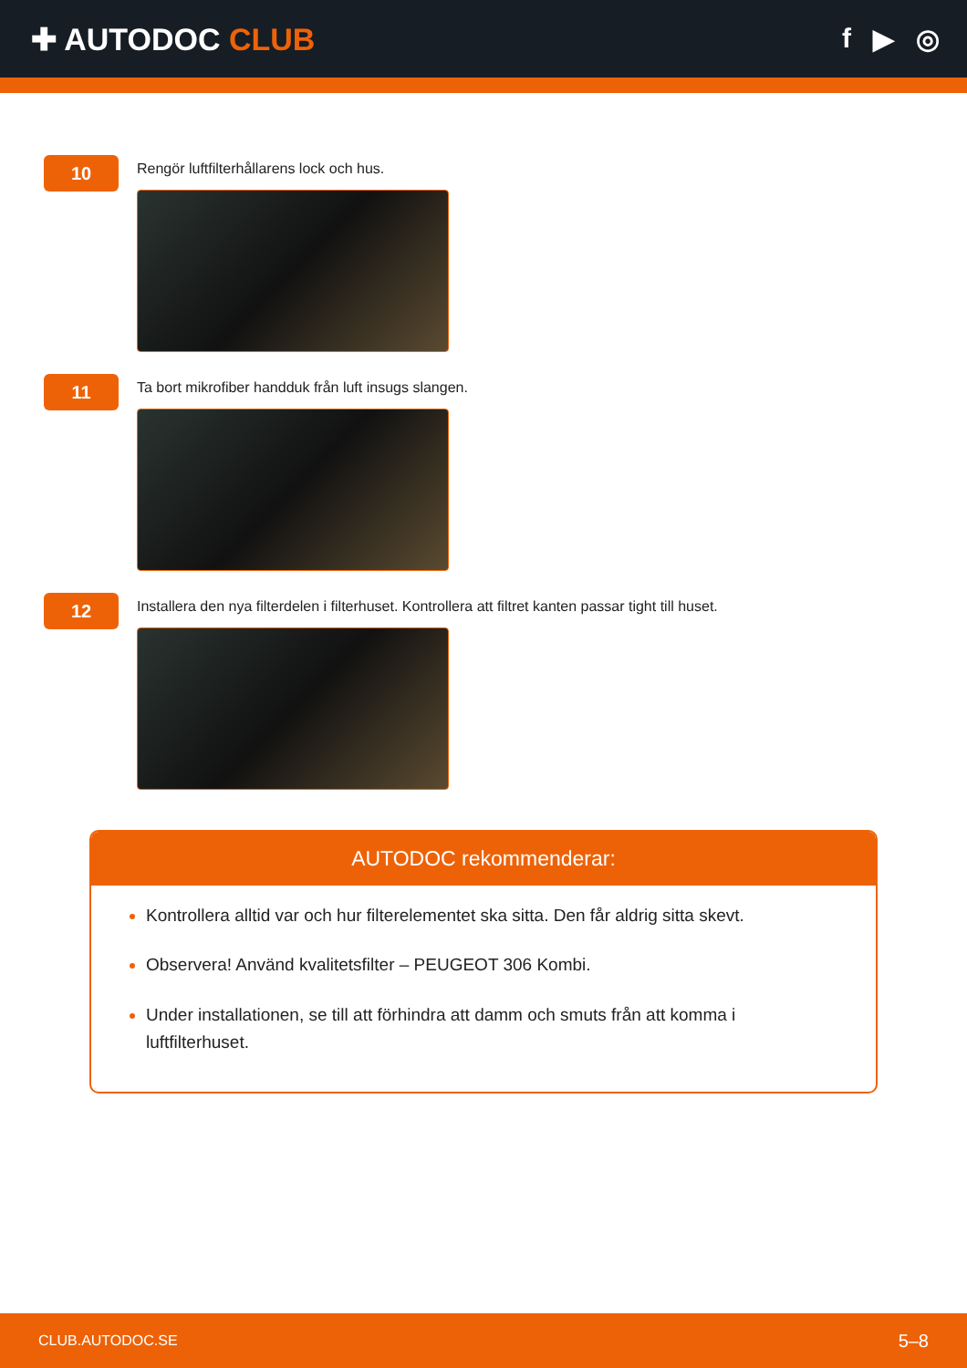✚ AUTODOC CLUB f ▶ ◎
10
Rengör luftfilterhållarens lock och hus.
11
Ta bort mikrofiber handduk från luft insugs slangen.
12
Installera den nya filterdelen i filterhuset. Kontrollera att filtret kanten passar tight till huset.
AUTODOC rekommenderar:
Kontrollera alltid var och hur filterelementet ska sitta. Den får aldrig sitta skevt.
Observera! Använd kvalitetsfilter – PEUGEOT 306 Kombi.
Under installationen, se till att förhindra att damm och smuts från att komma i luftfilterhuset.
CLUB.AUTODOC.SE 5–8